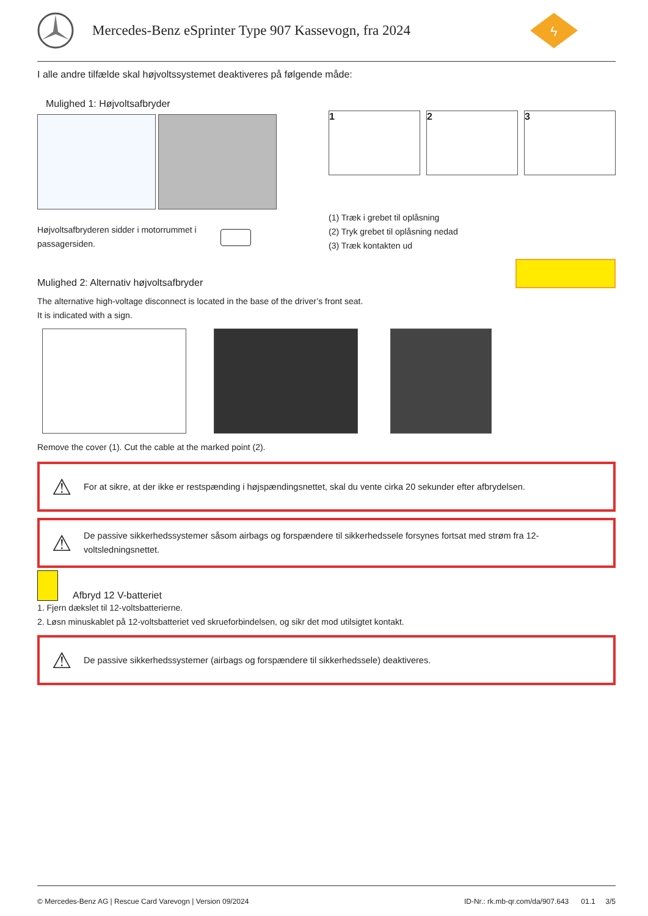Mercedes-Benz eSprinter Type 907 Kassevogn, fra 2024
ϟ
I alle andre tilfælde skal højvoltssystemet deaktiveres på følgende måde:
Mulighed 1: Højvoltsafbryder
Højvoltsafbryderen sidder i motorrummet i passagersiden.
1 2 3
(1) Træk i grebet til oplåsning
(2) Tryk grebet til oplåsning nedad
(3) Træk kontakten ud
Mulighed 2: Alternativ højvoltsafbryder
The alternative high-voltage disconnect is located in the base of the driver’s front seat.
It is indicated with a sign.
Remove the cover (1). Cut the cable at the marked point (2).
⚠ For at sikre, at der ikke er restspænding i højspændingsnettet, skal du vente cirka 20 sekunder efter afbrydelsen.
⚠ De passive sikkerhedssystemer såsom airbags og forspændere til sikkerhedssele forsynes fortsat med strøm fra 12-voltsledningsnettet.
Afbryd 12 V-batteriet
1. Fjern dækslet til 12-voltsbatterierne.
2. Løsn minuskablet på 12-voltsbatteriet ved skrueforbindelsen, og sikr det mod utilsigtet kontakt.
⚠ De passive sikkerhedssystemer (airbags og forspændere til sikkerhedssele) deaktiveres.
© Mercedes-Benz AG | Rescue Card Varevogn | Version 09/2024 ID-Nr.: rk.mb-qr.com/da/907.643 01.1 3/5